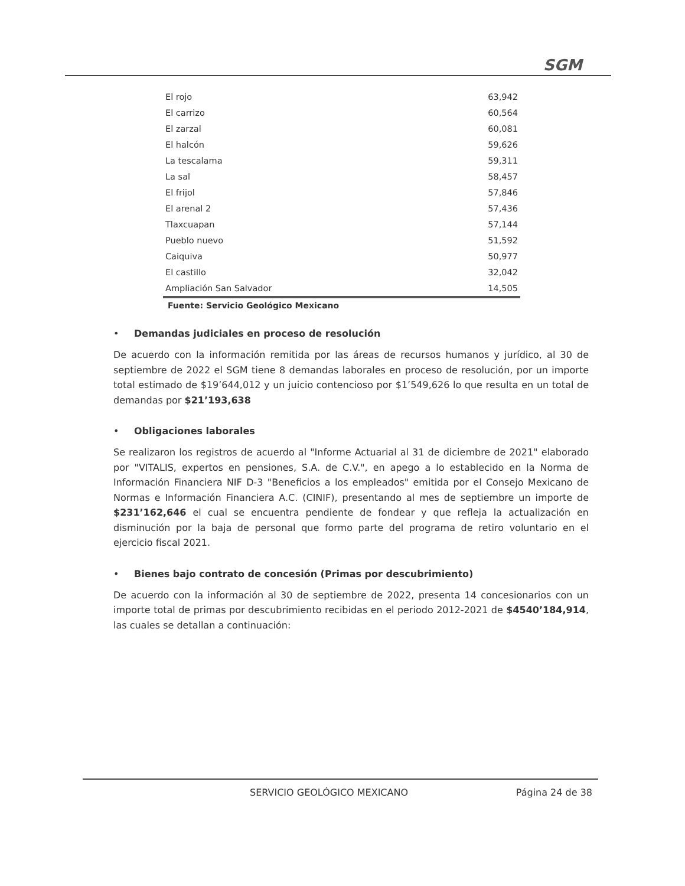SGM
| El rojo | 63,942 |
| El carrizo | 60,564 |
| El zarzal | 60,081 |
| El halcón | 59,626 |
| La tescalama | 59,311 |
| La sal | 58,457 |
| El frijol | 57,846 |
| El arenal 2 | 57,436 |
| Tlaxcuapan | 57,144 |
| Pueblo nuevo | 51,592 |
| Caiquiva | 50,977 |
| El castillo | 32,042 |
| Ampliación San Salvador | 14,505 |
Fuente: Servicio Geológico Mexicano
• Demandas judiciales en proceso de resolución
De acuerdo con la información remitida por las áreas de recursos humanos y jurídico, al 30 de septiembre de 2022 el SGM tiene 8 demandas laborales en proceso de resolución, por un importe total estimado de $19’644,012 y un juicio contencioso por $1’549,626 lo que resulta en un total de demandas por $21’193,638
• Obligaciones laborales
Se realizaron los registros de acuerdo al "Informe Actuarial al 31 de diciembre de 2021" elaborado por "VITALIS, expertos en pensiones, S.A. de C.V.", en apego a lo establecido en la Norma de Información Financiera NIF D-3 "Beneficios a los empleados" emitida por el Consejo Mexicano de Normas e Información Financiera A.C. (CINIF), presentando al mes de septiembre un importe de $231’162,646 el cual se encuentra pendiente de fondear y que refleja la actualización en disminución por la baja de personal que formo parte del programa de retiro voluntario en el ejercicio fiscal 2021.
• Bienes bajo contrato de concesión (Primas por descubrimiento)
De acuerdo con la información al 30 de septiembre de 2022, presenta 14 concesionarios con un importe total de primas por descubrimiento recibidas en el periodo 2012-2021 de $4540’184,914, las cuales se detallan a continuación:
SERVICIO GEOLÓGICO MEXICANO Página 24 de 38